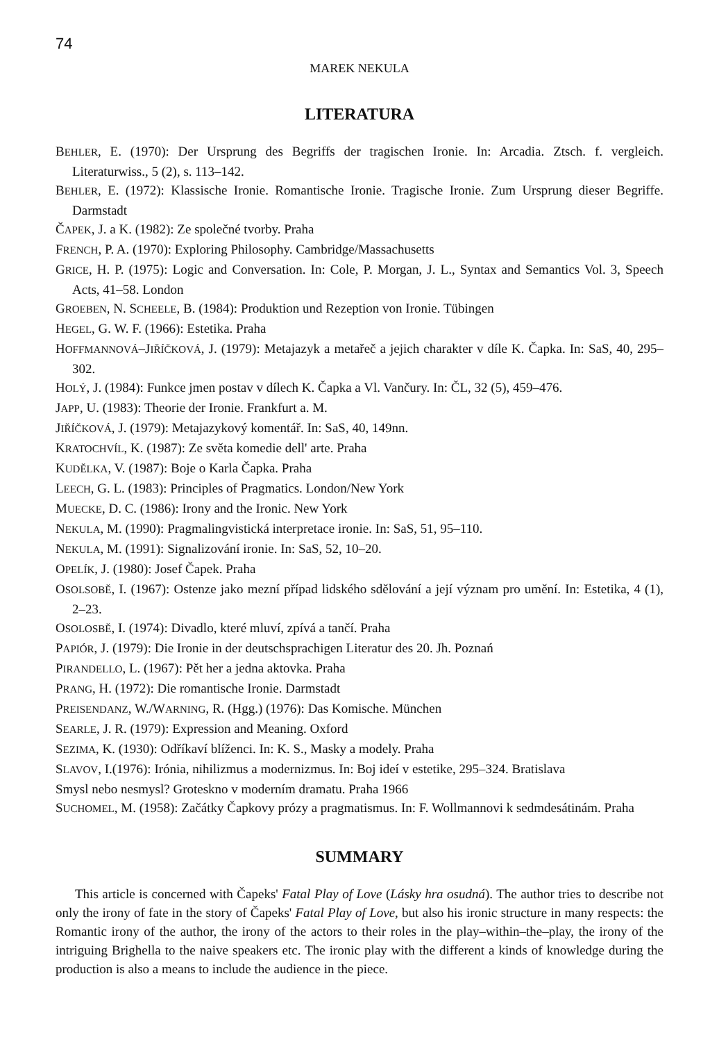74
MAREK NEKULA
LITERATURA
BEHLER, E. (1970): Der Ursprung des Begriffs der tragischen Ironie. In: Arcadia. Ztsch. f. vergleich. Literaturwiss., 5 (2), s. 113–142.
BEHLER, E. (1972): Klassische Ironie. Romantische Ironie. Tragische Ironie. Zum Ursprung dieser Begriffe. Darmstadt
ČAPEK, J. a K. (1982): Ze společné tvorby. Praha
FRENCH, P. A. (1970): Exploring Philosophy. Cambridge/Massachusetts
GRICE, H. P. (1975): Logic and Conversation. In: Cole, P. Morgan, J. L., Syntax and Semantics Vol. 3, Speech Acts, 41–58. London
GROEBEN, N. SCHEELE, B. (1984): Produktion und Rezeption von Ironie. Tübingen
HEGEL, G. W. F. (1966): Estetika. Praha
HOFFMANNOVÁ–JIŘÍČKOVÁ, J. (1979): Metajazyk a metařeč a jejich charakter v díle K. Čapka. In: SaS, 40, 295–302.
HOLÝ, J. (1984): Funkce jmen postav v dílech K. Čapka a Vl. Vančury. In: ČL, 32 (5), 459–476.
JAPP, U. (1983): Theorie der Ironie. Frankfurt a. M.
JIŘÍČKOVÁ, J. (1979): Metajazykový komentář. In: SaS, 40, 149nn.
KRATOCHVÍL, K. (1987): Ze světa komedie dell' arte. Praha
KUDĚLKA, V. (1987): Boje o Karla Čapka. Praha
LEECH, G. L. (1983): Principles of Pragmatics. London/New York
MUECKE, D. C. (1986): Irony and the Ironic. New York
NEKULA, M. (1990): Pragmalingvistická interpretace ironie. In: SaS, 51, 95–110.
NEKULA, M. (1991): Signalizování ironie. In: SaS, 52, 10–20.
OPELÍK, J. (1980): Josef Čapek. Praha
OSOLSOBĚ, I. (1967): Ostenze jako mezní případ lidského sdělování a její význam pro umění. In: Estetika, 4 (1), 2–23.
OSOLOSBĚ, I. (1974): Divadlo, které mluví, zpívá a tančí. Praha
PAPIÓR, J. (1979): Die Ironie in der deutschsprachigen Literatur des 20. Jh. Poznań
PIRANDELLO, L. (1967): Pět her a jedna aktovka. Praha
PRANG, H. (1972): Die romantische Ironie. Darmstadt
PREISENDANZ, W./WARNING, R. (Hgg.) (1976): Das Komische. München
SEARLE, J. R. (1979): Expression and Meaning. Oxford
SEZIMA, K. (1930): Odříkaví blíženci. In: K. S., Masky a modely. Praha
SLAVOV, I.(1976): Irónia, nihilizmus a modernizmus. In: Boj ideí v estetike, 295–324. Bratislava
Smysl nebo nesmysl? Groteskno v moderním dramatu. Praha 1966
SUCHOMEL, M. (1958): Začátky Čapkovy prózy a pragmatismus. In: F. Wollmannovi k sedmdesátinám. Praha
SUMMARY
This article is concerned with Čapeks' Fatal Play of Love (Lásky hra osudná). The author tries to describe not only the irony of fate in the story of Čapeks' Fatal Play of Love, but also his ironic structure in many respects: the Romantic irony of the author, the irony of the actors to their roles in the play–within–the–play, the irony of the intriguing Brighella to the naive speakers etc. The ironic play with the different a kinds of knowledge during the production is also a means to include the audience in the piece.